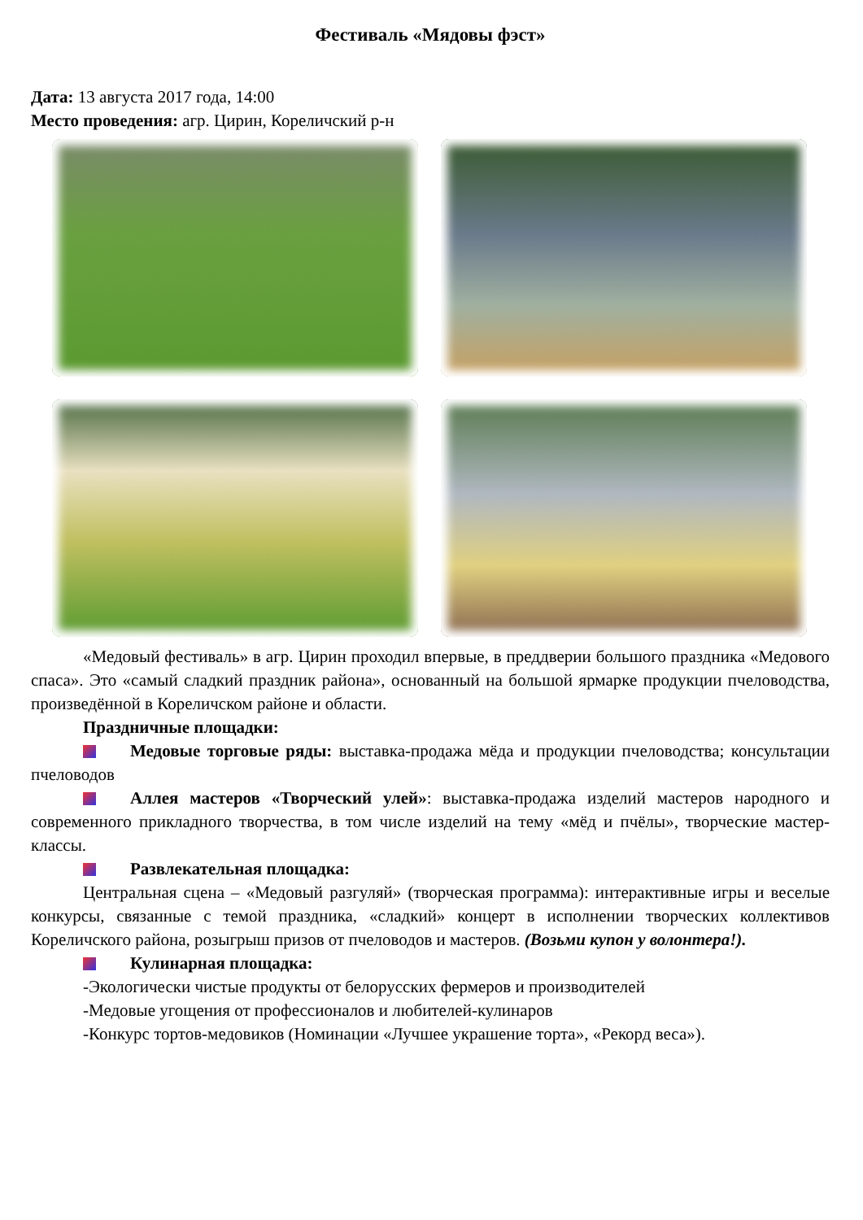Фестиваль «Мядовы фэст»
Дата: 13 августа 2017 года, 14:00
Место проведения: агр. Цирин, Кореличский р-н
«Медовый фестиваль» в агр. Цирин проходил впервые, в преддверии большого праздника «Медового спаса». Это «самый сладкий праздник района», основанный на большой ярмарке продукции пчеловодства, произведённой в Кореличском районе и области.
Праздничные площадки:
Медовые торговые ряды: выставка-продажа мёда и продукции пчеловодства; консультации пчеловодов
Аллея мастеров «Творческий улей»: выставка-продажа изделий мастеров народного и современного прикладного творчества, в том числе изделий на тему «мёд и пчёлы», творческие мастер-классы.
Развлекательная площадка:
Центральная сцена – «Медовый разгуляй» (творческая программа): интерактивные игры и веселые конкурсы, связанные с темой праздника, «сладкий» концерт в исполнении творческих коллективов Кореличского района, розыгрыш призов от пчеловодов и мастеров. (Возьми купон у волонтера!).
Кулинарная площадка:
-Экологически чистые продукты от белорусских фермеров и производителей
-Медовые угощения от профессионалов и любителей-кулинаров
-Конкурс тортов-медовиков (Номинации «Лучшее украшение торта», «Рекорд веса»).